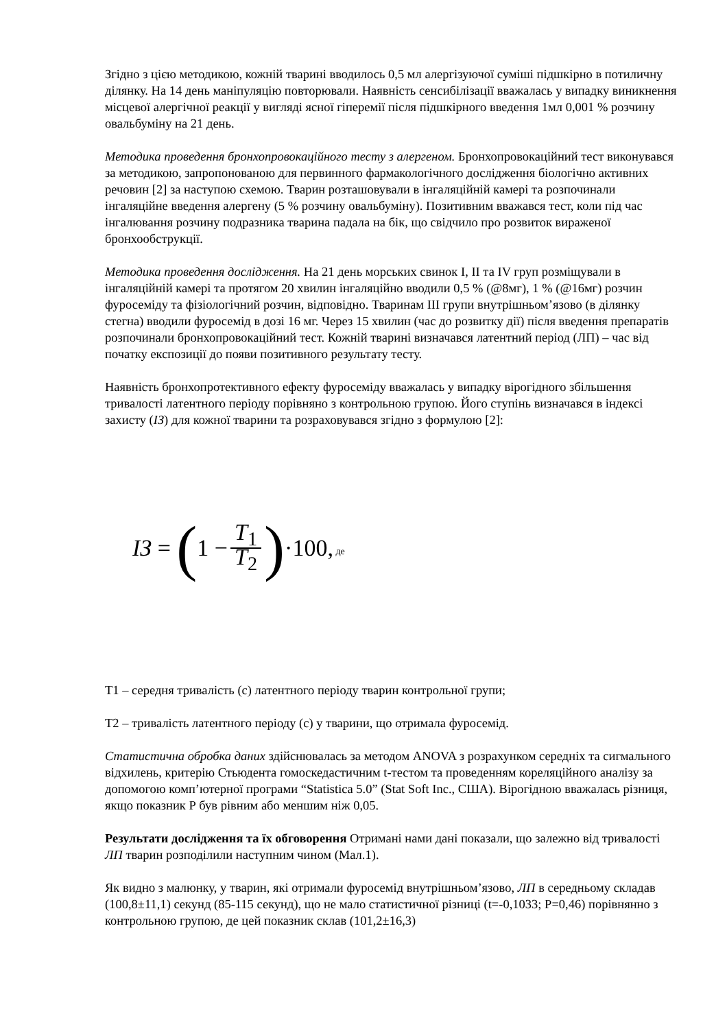Згідно з цією методикою, кожній тварині вводилось 0,5 мл алергізуючої суміші підшкірно в потиличну ділянку. На 14 день маніпуляцію повторювали. Наявність сенсибілізації вважалась у випадку виникнення місцевої алергічної реакції у вигляді ясної гіперемії після підшкірного введення 1мл 0,001 % розчину овальбуміну на 21 день.
Методика проведення бронхопровокаційного тесту з алергеном. Бронхопровокаційний тест виконувався за методикою, запропонованою для первинного фармакологічного дослідження біологічно активних речовин [2] за наступою схемою. Тварин розташовували в інгаляційній камері та розпочинали інгаляційне введення алергену (5 % розчину овальбуміну). Позитивним вважався тест, коли під час інгалювання розчину подразника тварина падала на бік, що свідчило про розвиток вираженої бронхообструкції.
Методика проведення дослідження. На 21 день морських свинок I, II та IV груп розміщували в інгаляційній камері та протягом 20 хвилин інгаляційно вводили 0,5 % (@8мг), 1 % (@16мг) розчин фуросеміду та фізіологічний розчин, відповідно. Тваринам III групи внутрішньом’язово (в ділянку стегна) вводили фуросемід в дозі 16 мг. Через 15 хвилин (час до розвитку дії) після введення препаратів розпочинали бронхопровокаційний тест. Кожній тварині визначався латентний період (ЛП) – час від початку експозиції до появи позитивного результату тесту.
Наявність бронхопротективного ефекту фуросеміду вважалась у випадку вірогідного збільшення тривалості латентного періоду порівняно з контрольною групою. Його ступінь визначався в індексі захисту (ІЗ) для кожної тварини та розраховувався згідно з формулою [2]:
IЗ = (1 − T<sub>1</sub> T<sub>2</sub>) ·100, де
Т1 – середня тривалість (с) латентного періоду тварин контрольної групи;
Т2 – тривалість латентного періоду (с) у тварини, що отримала фуросемід.
Статистична обробка даних здійснювалась за методом ANOVA з розрахунком середніх та сигмального відхилень, критерію Стьюдента гомоскедастичним t-тестом та проведенням кореляційного аналізу за допомогою комп’ютерної програми “Statistica 5.0” (Stat Soft Inc., США). Вірогідною вважалась різниця, якщо показник Р був рівним або меншим ніж 0,05.
Результати дослідження та їх обговорення Отримані нами дані показали, що залежно від тривалості ЛП тварин розподілили наступним чином (Мал.1).
Як видно з малюнку, у тварин, які отримали фуросемід внутрішньом’язово, ЛП в середньому складав (100,8±11,1) секунд (85-115 секунд), що не мало статистичної різниці (t=-0,1033; P=0,46) порівнянно з контрольною групою, де цей показник склав (101,2±16,3)